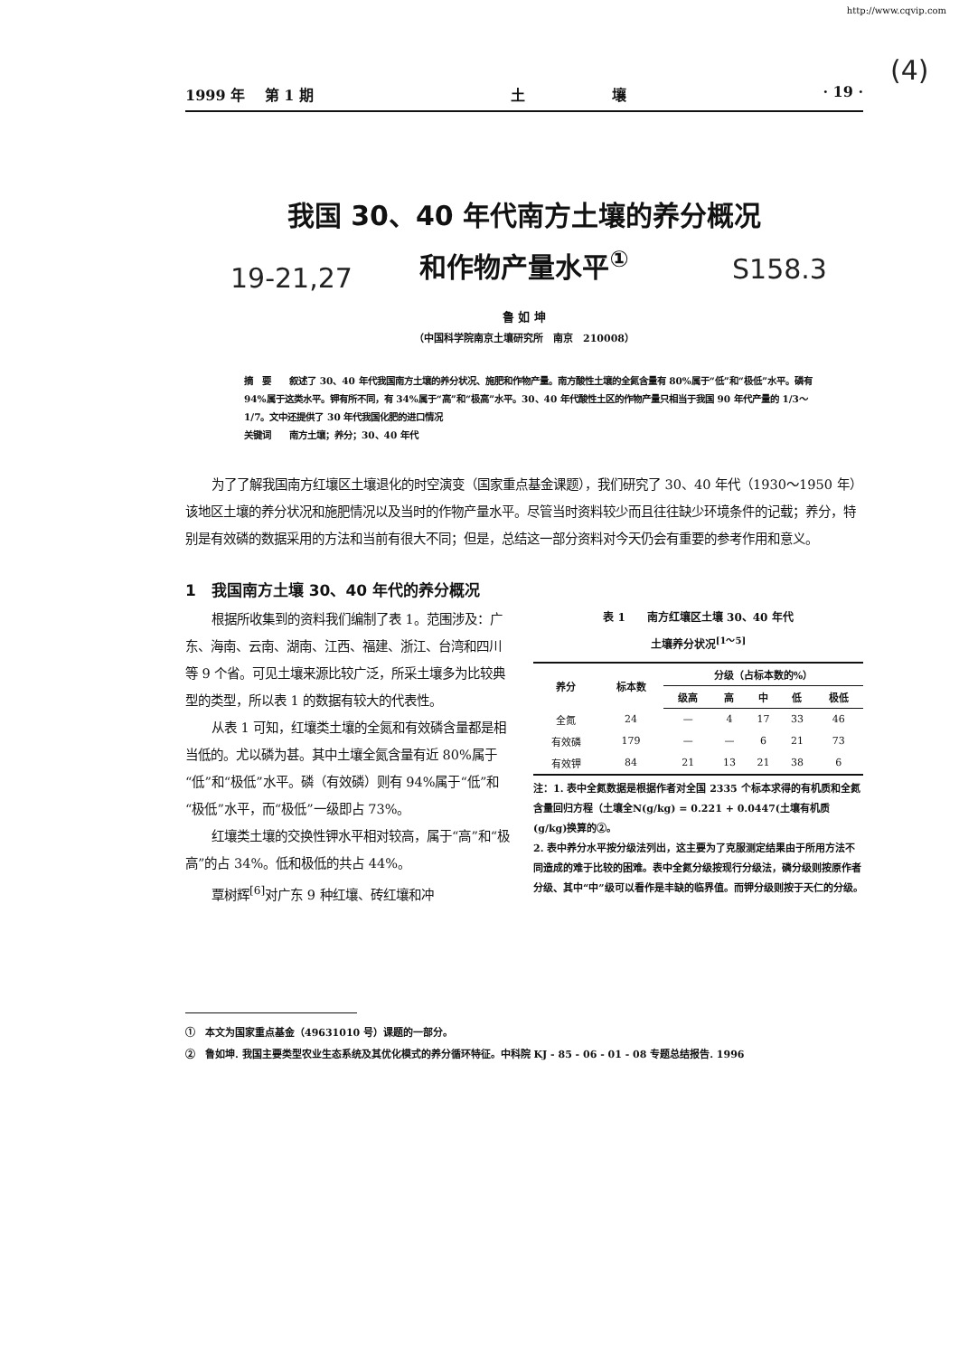http://www.cqvip.com
(4)
1999 年　 第 1 期 土　　　　　　壤 · 19 ·
19-21,27 S158.3
我国 30、40 年代南方土壤的养分概况
和作物产量水平<sup>①</sup>
鲁 如 坤
（中国科学院南京土壤研究所　南京　210008）
摘　要　　叙述了 30、40 年代我国南方土壤的养分状况、施肥和作物产量。南方酸性土壤的全氮含量有 80%属于“低”和“极低”水平。磷有 94%属于这类水平。钾有所不同，有 34%属于“高”和“极高”水平。30、40 年代酸性土区的作物产量只相当于我国 90 年代产量的 1/3～1/7。文中还提供了 30 年代我国化肥的进口情况
关键词　　南方土壤；养分；30、40 年代
为了了解我国南方红壤区土壤退化的时空演变（国家重点基金课题），我们研究了 30、40 年代（1930～1950 年）该地区土壤的养分状况和施肥情况以及当时的作物产量水平。尽管当时资料较少而且往往缺少环境条件的记载；养分，特别是有效磷的数据采用的方法和当前有很大不同；但是，总结这一部分资料对今天仍会有重要的参考作用和意义。
1　我国南方土壤 30、40 年代的养分概况
根据所收集到的资料我们编制了表 1。范围涉及：广东、海南、云南、湖南、江西、福建、浙江、台湾和四川等 9 个省。可见土壤来源比较广泛，所采土壤多为比较典型的类型，所以表 1 的数据有较大的代表性。
从表 1 可知，红壤类土壤的全氮和有效磷含量都是相当低的。尤以磷为甚。其中土壤全氮含量有近 80%属于“低”和“极低”水平。磷（有效磷）则有 94%属于“低”和“极低”水平，而“极低”一级即占 73%。
红壤类土壤的交换性钾水平相对较高，属于“高”和“极高”的占 34%。低和极低的共占 44%。
覃树辉<sup>[6]</sup>对广东 9 种红壤、砖红壤和冲
表 1　　南方红壤区土壤 30、40 年代
土壤养分状况<sup>[1～5]</sup>
| 养分 | 标本数 | 分级（占标本数的%） | | | | |
| --- | --- | --- | --- | --- | --- | --- |
| | | 级高 | 高 | 中 | 低 | 极低 |
| 全氮 | 24 | — | 4 | 17 | 33 | 46 |
| 有效磷 | 179 | — | — | 6 | 21 | 73 |
| 有效钾 | 84 | 21 | 13 | 21 | 38 | 6 |
注：1. 表中全氮数据是根据作者对全国 2335 个标本求得的有机质和全氮含量回归方程（土壤全N(g/kg) = 0.221 + 0.0447(土壤有机质(g/kg)换算的②。
2. 表中养分水平按分级法列出，这主要为了克服测定结果由于所用方法不同造成的难于比较的困难。表中全氮分级按现行分级法，磷分级则按原作者分级、其中“中”级可以看作是丰缺的临界值。而钾分级则按于天仁的分级。
①　本文为国家重点基金（49631010 号）课题的一部分。
②　鲁如坤. 我国主要类型农业生态系统及其优化模式的养分循环特征。中科院 KJ - 85 - 06 - 01 - 08 专题总结报告. 1996